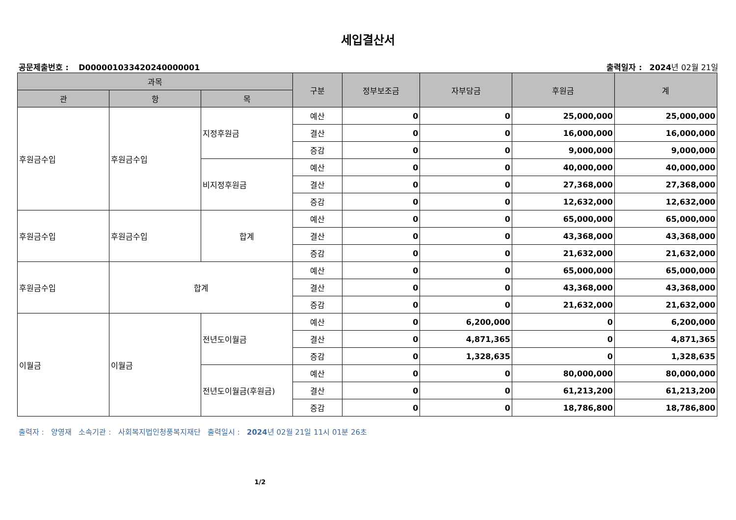세입결산서
공문제출번호 : D000001033420240000001 출력일자 : 2024년 02월 21일
| 과목 | | | 구분 | 정부보조금 | 자부담금 | 후원금 | 계 |
| --- | --- | --- | --- | --- | --- | --- | --- |
| 관 | 항 | 목 | | | | | |
| 후원금수입 | 후원금수입 | 지정후원금 | 예산 | 0 | 0 | 25,000,000 | 25,000,000 |
| | | | 결산 | 0 | 0 | 16,000,000 | 16,000,000 |
| | | | 증감 | 0 | 0 | 9,000,000 | 9,000,000 |
| | | 비지정후원금 | 예산 | 0 | 0 | 40,000,000 | 40,000,000 |
| | | | 결산 | 0 | 0 | 27,368,000 | 27,368,000 |
| | | | 증감 | 0 | 0 | 12,632,000 | 12,632,000 |
| 후원금수입 | 후원금수입 | 합계 | 예산 | 0 | 0 | 65,000,000 | 65,000,000 |
| | | | 결산 | 0 | 0 | 43,368,000 | 43,368,000 |
| | | | 증감 | 0 | 0 | 21,632,000 | 21,632,000 |
| 후원금수입 | 합계 | | 예산 | 0 | 0 | 65,000,000 | 65,000,000 |
| | | | 결산 | 0 | 0 | 43,368,000 | 43,368,000 |
| | | | 증감 | 0 | 0 | 21,632,000 | 21,632,000 |
| 이월금 | 이월금 | 전년도이월금 | 예산 | 0 | 6,200,000 | 0 | 6,200,000 |
| | | | 결산 | 0 | 4,871,365 | 0 | 4,871,365 |
| | | | 증감 | 0 | 1,328,635 | 0 | 1,328,635 |
| | | 전년도이월금(후원금) | 예산 | 0 | 0 | 80,000,000 | 80,000,000 |
| | | | 결산 | 0 | 0 | 61,213,200 | 61,213,200 |
| | | | 증감 | 0 | 0 | 18,786,800 | 18,786,800 |
출력자 : 양영재 소속기관 : 사회복지법인청풍복지재단 출력일시 : 2024년 02월 21일 11시 01분 26초
1/2